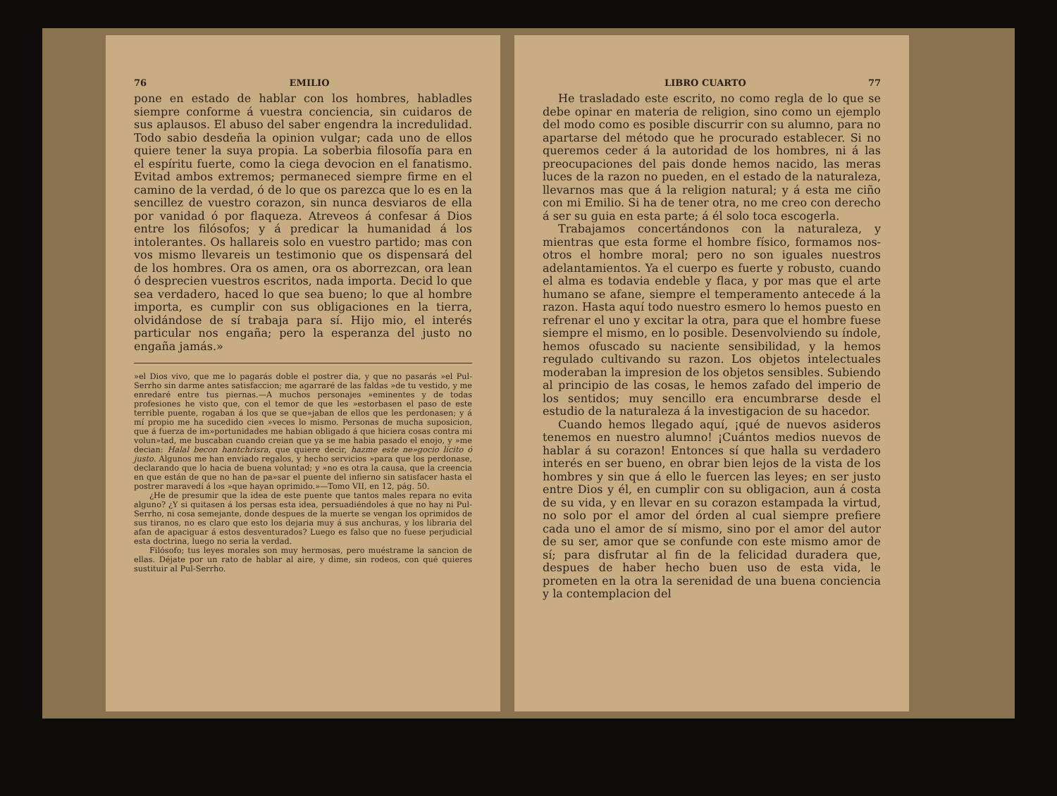76 EMILIO
pone en estado de hablar con los hombres, habladles siempre conforme á vuestra conciencia, sin cuidaros de sus aplausos. El abuso del saber engendra la increduli­dad. Todo sabio desdeña la opinion vulgar; cada uno de ellos quiere tener la suya propia. La soberbia filoso­fía para en el espíritu fuerte, como la ciega devocion en el fanatismo. Evitad ambos extremos; permaneced siem­pre firme en el camino de la verdad, ó de lo que os pa­rezca que lo es en la sencillez de vuestro corazon, sin nunca desviaros de ella por vanidad ó por flaqueza. Atreveos á confesar á Dios entre los filósofos; y á predi­car la humanidad á los intolerantes. Os hallareis solo en vuestro partido; mas con vos mismo llevareis un testimonio que os dispensará del de los hombres. Ora os amen, ora os aborrezcan, ora lean ó desprecien vues­tros escritos, nada importa. Decid lo que sea verdadero, haced lo que sea bueno; lo que al hombre importa, es cumplir con sus obligaciones en la tierra, olvidándose de sí trabaja para sí. Hijo mio, el interés particular nos engaña; pero la esperanza del justo no engaña jamás.»
»el Dios vivo, que me lo pagarás doble el postrer dia, y que no pasarás »el Pul-Serrho sin darme antes satisfaccion; me agarraré de las faldas »de tu vestido, y me enredaré entre tus piernas.—A muchos personajes »eminentes y de todas profesiones he visto que, con el temor de que les »estorbasen el paso de este terrible puente, rogaban á los que se que­»jaban de ellos que les perdonasen; y á mí propio me ha sucedido cien »veces lo mismo. Personas de mucha suposicion, que á fuerza de im­»portunidades me habian obligado á que hiciera cosas contra mi volun­»tad, me buscaban cuando creian que ya se me habia pasado el enojo, y »me decian: Halal becon hantchrisra, que quiere decir, hazme este ne­»gocio lícito ó justo. Algunos me han enviado regalos, y hecho servicios »para que los perdonase, declarando que lo hacia de buena voluntad; y »no es otra la causa, que la creencia en que están de que no han de pa­»sar el puente del infierno sin satisfacer hasta el postrer maravedí á los »que hayan oprimido.»—Tomo VII, en 12, pág. 50.
¿He de presumir que la idea de este puente que tantos males repara no evita alguno? ¿Y si quitasen á los persas esta idea, persuadiéndoles á que no hay ni Pul-Serrho, ni cosa semejante, donde despues de la muerte se vengan los oprimidos de sus tiranos, no es claro que esto los dejaria muy á sus anchuras, y los libraria del afan de apaciguar á estos desventurados? Luego es falso que no fuese perjudicial esta doctrina, luego no seria la verdad.
Filósofo; tus leyes morales son muy hermosas, pero muéstrame la sancion de ellas. Déjate por un rato de hablar al aire, y dime, sin ro­deos, con qué quieres sustituir al Pul-Serrho.
LIBRO CUARTO 77
He trasladado este escrito, no como regla de lo que se debe opinar en materia de religion, sino como un ejemplo del modo como es posible discurrir con su alumno, para no apartarse del método que he procurado establecer. Si no queremos ceder á la autoridad de los hombres, ni á las preocupaciones del pais donde hemos nacido, las meras luces de la razon no pueden, en el estado de la naturaleza, llevarnos mas que á la religion natural; y á esta me ciño con mi Emilio. Si ha de tener otra, no me creo con derecho á ser su guia en esta par­te; á él solo toca escogerla.
Trabajamos concertándonos con la naturaleza, y mientras que esta forme el hombre físico, formamos nos­otros el hombre moral; pero no son iguales nuestros adelantamientos. Ya el cuerpo es fuerte y robusto, cuan­do el alma es todavia endeble y flaca, y por mas que el arte humano se afane, siempre el temperamento ante­cede á la razon. Hasta aquí todo nuestro esmero lo he­mos puesto en refrenar el uno y excitar la otra, para que el hombre fuese siempre el mismo, en lo posible. Desenvolviendo su índole, hemos ofuscado su naciente sensibilidad, y la hemos regulado cultivando su razon. Los objetos intelectuales moderaban la impresion de los objetos sensibles. Subiendo al principio de las cosas, le hemos zafado del imperio de los sentidos; muy sen­cillo era encumbrarse desde el estudio de la naturaleza á la investigacion de su hacedor.
Cuando hemos llegado aquí, ¡qué de nuevos asidе­ros tenemos en nuestro alumno! ¡Cuántos medios nue­vos de hablar á su corazon! Entonces sí que halla su verdadero interés en ser bueno, en obrar bien lejos de la vista de los hombres y sin que á ello le fuercen las le­yes; en ser justo entre Dios y él, en cumplir con su obli­gacion, aun á costa de su vida, y en llevar en su cora­zon estampada la virtud, no solo por el amor del órden al cual siempre prefiere cada uno el amor de sí mismo, sino por el amor del autor de su ser, amor que se con­funde con este mismo amor de sí; para disfrutar al fin de la felicidad duradera que, despues de haber hecho buen uso de esta vida, le prometen en la otra la sere­nidad de una buena conciencia y la contemplacion del